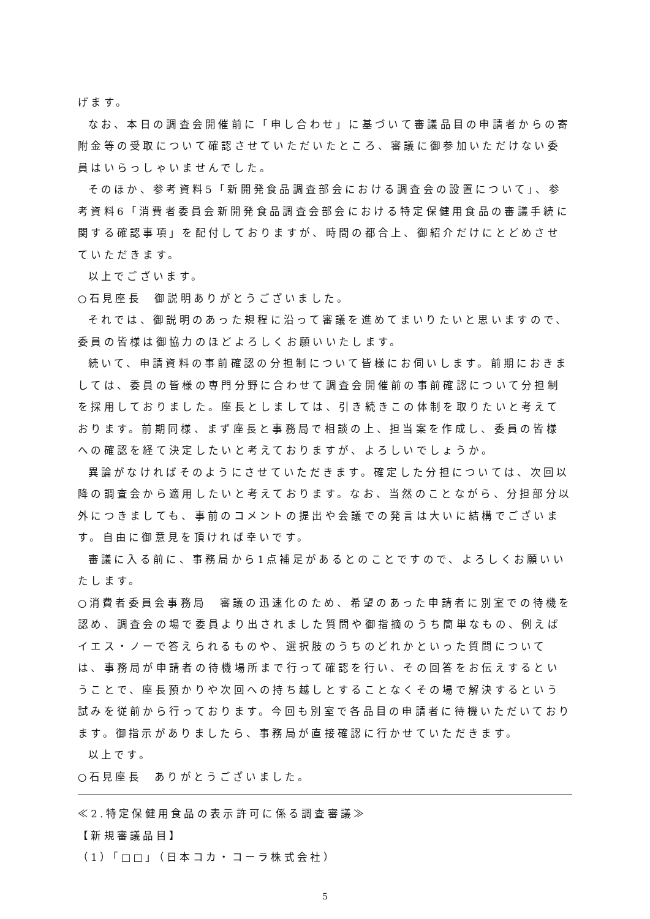げます。
なお、本日の調査会開催前に「申し合わせ」に基づいて審議品目の申請者からの寄附金等の受取について確認させていただいたところ、審議に御参加いただけない委員はいらっしゃいませんでした。
そのほか、参考資料5「新開発食品調査部会における調査会の設置について」、参考資料6「消費者委員会新開発食品調査会部会における特定保健用食品の審議手続に関する確認事項」を配付しておりますが、時間の都合上、御紹介だけにとどめさせていただきます。
以上でございます。
○石見座長　御説明ありがとうございました。
それでは、御説明のあった規程に沿って審議を進めてまいりたいと思いますので、委員の皆様は御協力のほどよろしくお願いいたします。
続いて、申請資料の事前確認の分担制について皆様にお伺いします。前期におきましては、委員の皆様の専門分野に合わせて調査会開催前の事前確認について分担制を採用しておりました。座長としましては、引き続きこの体制を取りたいと考えております。前期同様、まず座長と事務局で相談の上、担当案を作成し、委員の皆様への確認を経て決定したいと考えておりますが、よろしいでしょうか。
異論がなければそのようにさせていただきます。確定した分担については、次回以降の調査会から適用したいと考えております。なお、当然のことながら、分担部分以外につきましても、事前のコメントの提出や会議での発言は大いに結構でございます。自由に御意見を頂ければ幸いです。
審議に入る前に、事務局から1点補足があるとのことですので、よろしくお願いいたします。
○消費者委員会事務局　審議の迅速化のため、希望のあった申請者に別室での待機を認め、調査会の場で委員より出されました質問や御指摘のうち簡単なもの、例えばイエス・ノーで答えられるものや、選択肢のうちのどれかといった質問については、事務局が申請者の待機場所まで行って確認を行い、その回答をお伝えするということで、座長預かりや次回への持ち越しとすることなくその場で解決するという試みを従前から行っております。今回も別室で各品目の申請者に待機いただいております。御指示がありましたら、事務局が直接確認に行かせていただきます。
以上です。
○石見座長　ありがとうございました。
≪2.特定保健用食品の表示許可に係る調査審議≫
【新規審議品目】
（1）「□□」（日本コカ・コーラ株式会社）
5